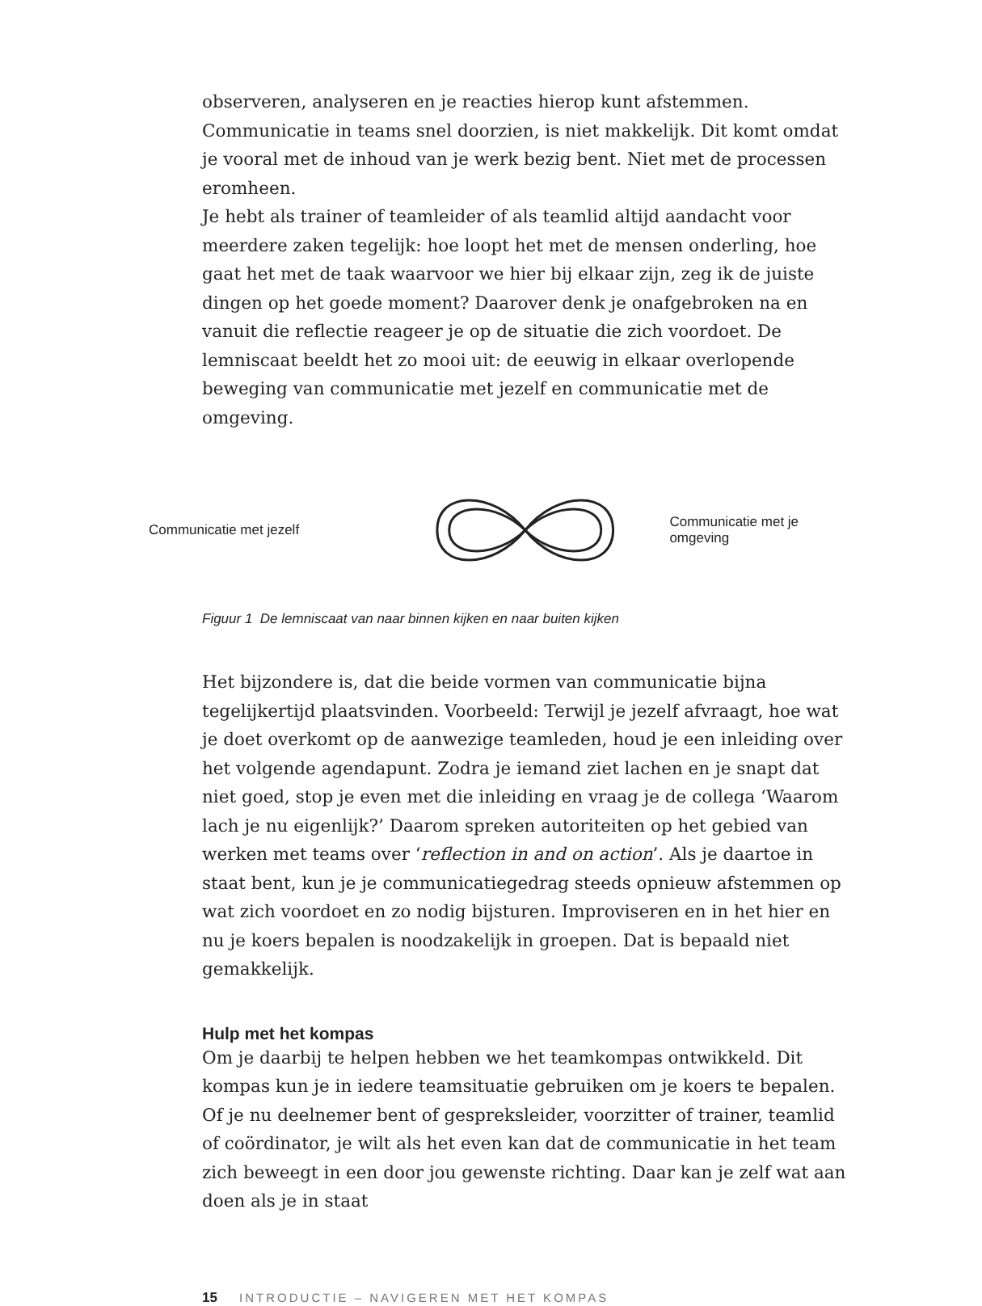observeren, analyseren en je reacties hierop kunt afstemmen. Communicatie in teams snel doorzien, is niet makkelijk. Dit komt omdat je vooral met de inhoud van je werk bezig bent. Niet met de processen eromheen.
Je hebt als trainer of teamleider of als teamlid altijd aandacht voor meerdere zaken tegelijk: hoe loopt het met de mensen onderling, hoe gaat het met de taak waarvoor we hier bij elkaar zijn, zeg ik de juiste dingen op het goede moment? Daarover denk je onafgebroken na en vanuit die reflectie reageer je op de situatie die zich voordoet. De lemniscaat beeldt het zo mooi uit: de eeuwig in elkaar overlopende beweging van communicatie met jezelf en communicatie met de omgeving.
Communicatie met jezelf Communicatie met je omgeving
Figuur 1 De lemniscaat van naar binnen kijken en naar buiten kijken
Het bijzondere is, dat die beide vormen van communicatie bijna tegelijkertijd plaatsvinden. Voorbeeld: Terwijl je jezelf afvraagt, hoe wat je doet overkomt op de aanwezige teamleden, houd je een inleiding over het volgende agendapunt. Zodra je iemand ziet lachen en je snapt dat niet goed, stop je even met die inleiding en vraag je de collega ‘Waarom lach je nu eigenlijk?’ Daarom spreken autoriteiten op het gebied van werken met teams over ‘reflection in and on action’. Als je daartoe in staat bent, kun je je communicatiegedrag steeds opnieuw afstemmen op wat zich voordoet en zo nodig bijsturen. Improviseren en in het hier en nu je koers bepalen is noodzakelijk in groepen. Dat is bepaald niet gemakkelijk.
Hulp met het kompas
Om je daarbij te helpen hebben we het teamkompas ontwikkeld. Dit kompas kun je in iedere teamsituatie gebruiken om je koers te bepalen. Of je nu deelnemer bent of gespreksleider, voorzitter of trainer, teamlid of coördinator, je wilt als het even kan dat de communicatie in het team zich beweegt in een door jou gewenste richting. Daar kan je zelf wat aan doen als je in staat
15 INTRODUCTIE – NAVIGEREN MET HET KOMPAS